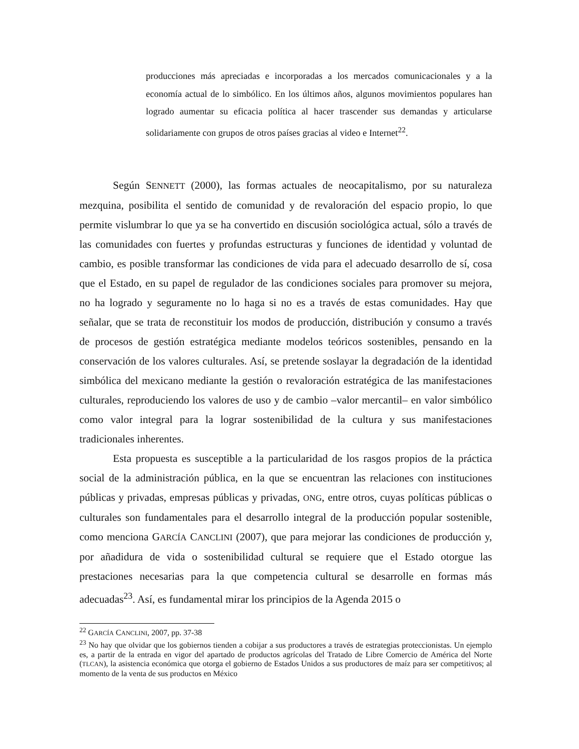producciones más apreciadas e incorporadas a los mercados comunicacionales y a la economía actual de lo simbólico. En los últimos años, algunos movimientos populares han logrado aumentar su eficacia política al hacer trascender sus demandas y articularse solidariamente con grupos de otros países gracias al video e Internet<sup>22</sup>.
Según SENNETT (2000), las formas actuales de neocapitalismo, por su naturaleza mezquina, posibilita el sentido de comunidad y de revaloración del espacio propio, lo que permite vislumbrar lo que ya se ha convertido en discusión sociológica actual, sólo a través de las comunidades con fuertes y profundas estructuras y funciones de identidad y voluntad de cambio, es posible transformar las condiciones de vida para el adecuado desarrollo de sí, cosa que el Estado, en su papel de regulador de las condiciones sociales para promover su mejora, no ha logrado y seguramente no lo haga si no es a través de estas comunidades. Hay que señalar, que se trata de reconstituir los modos de producción, distribución y consumo a través de procesos de gestión estratégica mediante modelos teóricos sostenibles, pensando en la conservación de los valores culturales. Así, se pretende soslayar la degradación de la identidad simbólica del mexicano mediante la gestión o revaloración estratégica de las manifestaciones culturales, reproduciendo los valores de uso y de cambio –valor mercantil– en valor simbólico como valor integral para la lograr sostenibilidad de la cultura y sus manifestaciones tradicionales inherentes.
Esta propuesta es susceptible a la particularidad de los rasgos propios de la práctica social de la administración pública, en la que se encuentran las relaciones con instituciones públicas y privadas, empresas públicas y privadas, ONG, entre otros, cuyas políticas públicas o culturales son fundamentales para el desarrollo integral de la producción popular sostenible, como menciona GARCÍA CANCLINI (2007), que para mejorar las condiciones de producción y, por añadidura de vida o sostenibilidad cultural se requiere que el Estado otorgue las prestaciones necesarias para la que competencia cultural se desarrolle en formas más adecuadas<sup>23</sup>. Así, es fundamental mirar los principios de la Agenda 2015 o
<sup>22</sup> GARCÍA CANCLINI, 2007, pp. 37-38
<sup>23</sup> No hay que olvidar que los gobiernos tienden a cobijar a sus productores a través de estrategias proteccionistas. Un ejemplo es, a partir de la entrada en vigor del apartado de productos agrícolas del Tratado de Libre Comercio de América del Norte (TLCAN), la asistencia económica que otorga el gobierno de Estados Unidos a sus productores de maíz para ser competitivos; al momento de la venta de sus productos en México